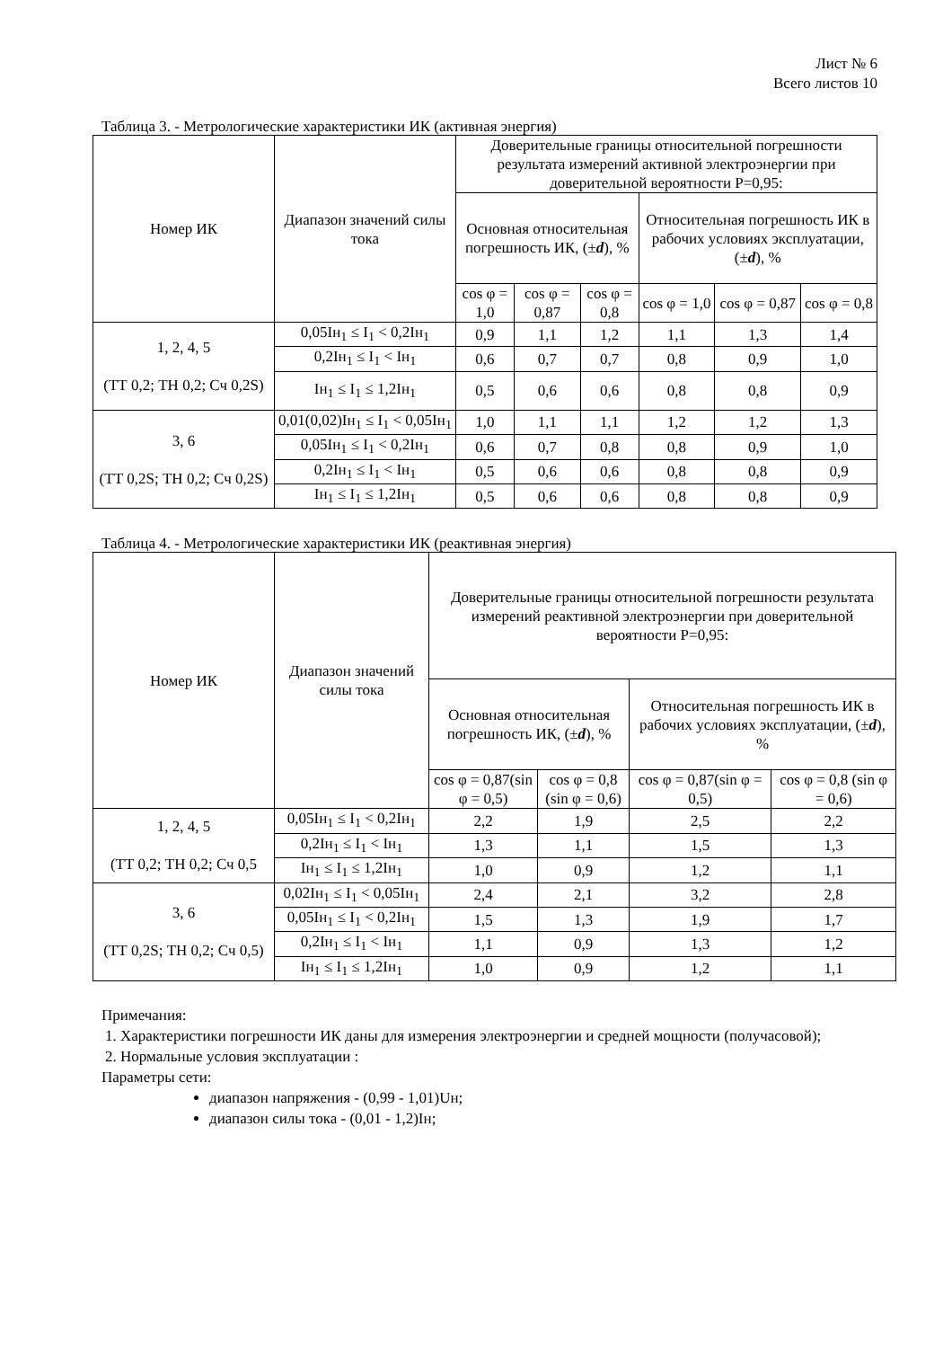Лист № 6
Всего листов 10
Таблица 3. - Метрологические характеристики ИК (активная энергия)
| Номер ИК | Диапазон значений силы тока | Доверительные границы относительной погрешности результата измерений активной электроэнергии при доверительной вероятности Р=0,95: | | | | | |
| --- | --- | --- | --- | --- | --- | --- | --- |
| | | Основная относительная погрешность ИК, (± d ), % | | | Относительная погрешность ИК в рабочих условиях эксплуатации, (± d ), % | | |
| | | cos φ = 1,0 | cos φ = 0,87 | cos φ = 0,8 | cos φ = 1,0 | cos φ = 0,87 | cos φ = 0,8 |
| 1, 2, 4, 5 (ТТ 0,2; ТН 0,2; Сч 0,2S) | 0,05Iн<sub>1</sub> ≤ I<sub>1</sub> < 0,2Iн<sub>1</sub> | 0,9 | 1,1 | 1,2 | 1,1 | 1,3 | 1,4 |
| | 0,2Iн<sub>1</sub> ≤ I<sub>1</sub> < Iн<sub>1</sub> | 0,6 | 0,7 | 0,7 | 0,8 | 0,9 | 1,0 |
| | Iн<sub>1</sub> ≤ I<sub>1</sub> ≤ 1,2Iн<sub>1</sub> | 0,5 | 0,6 | 0,6 | 0,8 | 0,8 | 0,9 |
| 3, 6 (ТТ 0,2S; ТН 0,2; Сч 0,2S) | 0,01(0,02)Iн<sub>1</sub> ≤ I<sub>1</sub> < 0,05Iн<sub>1</sub> | 1,0 | 1,1 | 1,1 | 1,2 | 1,2 | 1,3 |
| | 0,05Iн<sub>1</sub> ≤ I<sub>1</sub> < 0,2Iн<sub>1</sub> | 0,6 | 0,7 | 0,8 | 0,8 | 0,9 | 1,0 |
| | 0,2Iн<sub>1</sub> ≤ I<sub>1</sub> < Iн<sub>1</sub> | 0,5 | 0,6 | 0,6 | 0,8 | 0,8 | 0,9 |
| | Iн<sub>1</sub> ≤ I<sub>1</sub> ≤ 1,2Iн<sub>1</sub> | 0,5 | 0,6 | 0,6 | 0,8 | 0,8 | 0,9 |
Таблица 4. - Метрологические характеристики ИК (реактивная энергия)
| Номер ИК | Диапазон значений силы тока | Доверительные границы относительной погрешности результата измерений реактивной электроэнергии при доверительной вероятности Р=0,95: | | | |
| --- | --- | --- | --- | --- | --- |
| | | Основная относительная погрешность ИК, (± d ), % | | Относительная погрешность ИК в рабочих условиях эксплуатации, (± d ), % | |
| | | cos φ = 0,87(sin φ = 0,5) | cos φ = 0,8 (sin φ = 0,6) | cos φ = 0,87(sin φ = 0,5) | cos φ = 0,8 (sin φ = 0,6) |
| 1, 2, 4, 5 (ТТ 0,2; ТН 0,2; Сч 0,5 | 0,05Iн<sub>1</sub> ≤ I<sub>1</sub> < 0,2Iн<sub>1</sub> | 2,2 | 1,9 | 2,5 | 2,2 |
| | 0,2Iн<sub>1</sub> ≤ I<sub>1</sub> < Iн<sub>1</sub> | 1,3 | 1,1 | 1,5 | 1,3 |
| | Iн<sub>1</sub> ≤ I<sub>1</sub> ≤ 1,2Iн<sub>1</sub> | 1,0 | 0,9 | 1,2 | 1,1 |
| 3, 6 (ТТ 0,2S; ТН 0,2; Сч 0,5) | 0,02Iн<sub>1</sub> ≤ I<sub>1</sub> < 0,05Iн<sub>1</sub> | 2,4 | 2,1 | 3,2 | 2,8 |
| | 0,05Iн<sub>1</sub> ≤ I<sub>1</sub> < 0,2Iн<sub>1</sub> | 1,5 | 1,3 | 1,9 | 1,7 |
| | 0,2Iн<sub>1</sub> ≤ I<sub>1</sub> < Iн<sub>1</sub> | 1,1 | 0,9 | 1,3 | 1,2 |
| | Iн<sub>1</sub> ≤ I<sub>1</sub> ≤ 1,2Iн<sub>1</sub> | 1,0 | 0,9 | 1,2 | 1,1 |
Примечания:
1. Характеристики погрешности ИК даны для измерения электроэнергии и средней мощности (получасовой);
2. Нормальные условия эксплуатации :
Параметры сети:
диапазон напряжения - (0,99 - 1,01)Uн;
диапазон силы тока - (0,01 - 1,2)Iн;